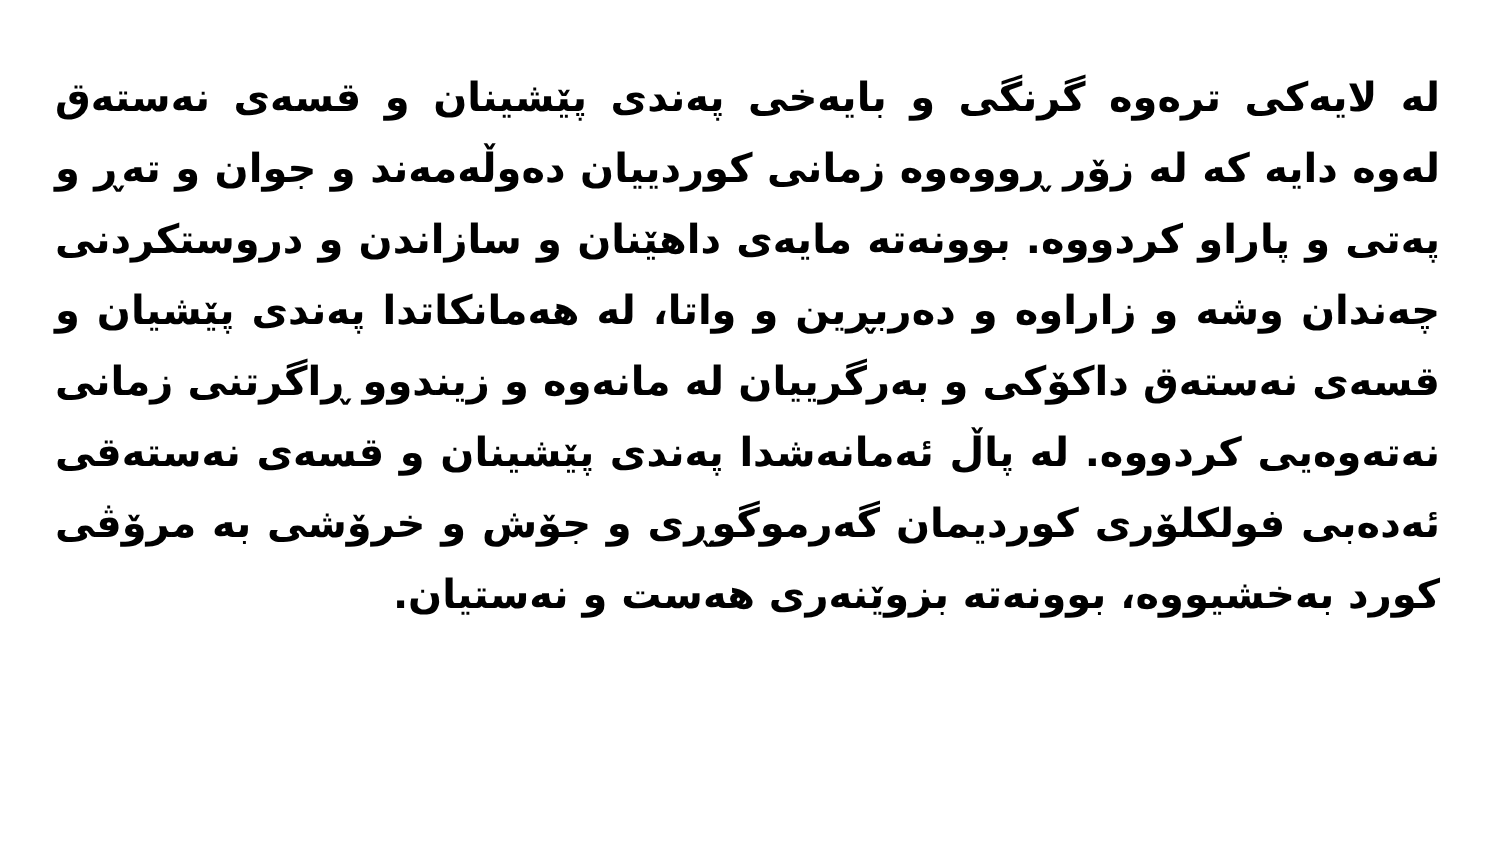لە لایەکی ترەوە گرنگی و بایەخی پەندی پێشینان و قسەی نەستەق لەوە دایە کە لە زۆر ڕووەوە زمانی کوردییان دەوڵەمەند و جوان و تەڕ و پەتی و پاراو کردووە. بوونەتە مایەی داهێنان و سازاندن و دروستکردنی چەندان وشە و زاراوە و دەربڕین و واتا، لە هەمانکاتدا پەندی پێشیان و قسەی نەستەق داکۆکی و بەرگرییان لە مانەوە و زیندوو ڕاگرتنی زمانی نەتەوەیی کردووە. لە پاڵ ئەمانەشدا پەندی پێشینان و قسەی نەستەقی ئەدەبی فولکلۆری کوردیمان گەرموگوڕی و جۆش و خرۆشی بە مرۆڤی کورد بەخشیووە، بوونەتە بزوێنەری هەست و نەستیان.